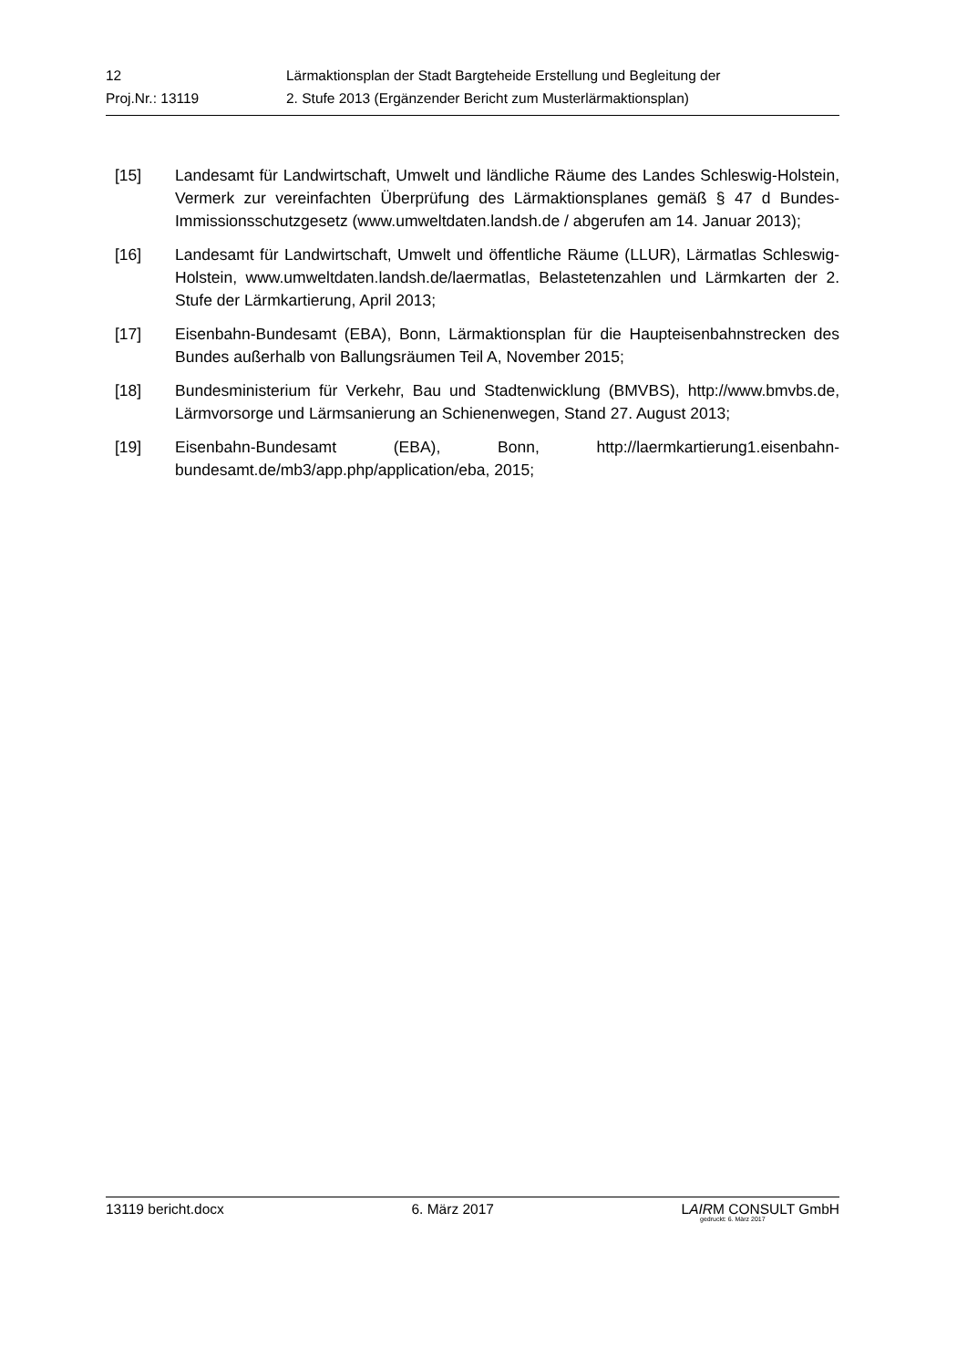12 Lärmaktionsplan der Stadt Bargteheide Erstellung und Begleitung der
Proj.Nr.: 13119 2. Stufe 2013 (Ergänzender Bericht zum Musterlärmaktionsplan)
[15] Landesamt für Landwirtschaft, Umwelt und ländliche Räume des Landes Schleswig-Holstein, Vermerk zur vereinfachten Überprüfung des Lärmaktionsplanes gemäß § 47 d Bundes-Immissionsschutzgesetz (www.umweltdaten.landsh.de / abgerufen am 14. Januar 2013);
[16] Landesamt für Landwirtschaft, Umwelt und öffentliche Räume (LLUR), Lärmatlas Schleswig-Holstein, www.umweltdaten.landsh.de/laermatlas, Belastetenzahlen und Lärmkarten der 2. Stufe der Lärmkartierung, April 2013;
[17] Eisenbahn-Bundesamt (EBA), Bonn, Lärmaktionsplan für die Haupteisenbahnstrecken des Bundes außerhalb von Ballungsräumen Teil A, November 2015;
[18] Bundesministerium für Verkehr, Bau und Stadtenwicklung (BMVBS), http://www.bmvbs.de, Lärmvorsorge und Lärmsanierung an Schienenwegen, Stand 27. August 2013;
[19] Eisenbahn-Bundesamt (EBA), Bonn, http://laermkartierung1.eisenbahn-bundesamt.de/mb3/app.php/application/eba, 2015;
13119 bericht.docx 6. März 2017 LAIRM CONSULT GmbH
gedruckt: 6. März 2017